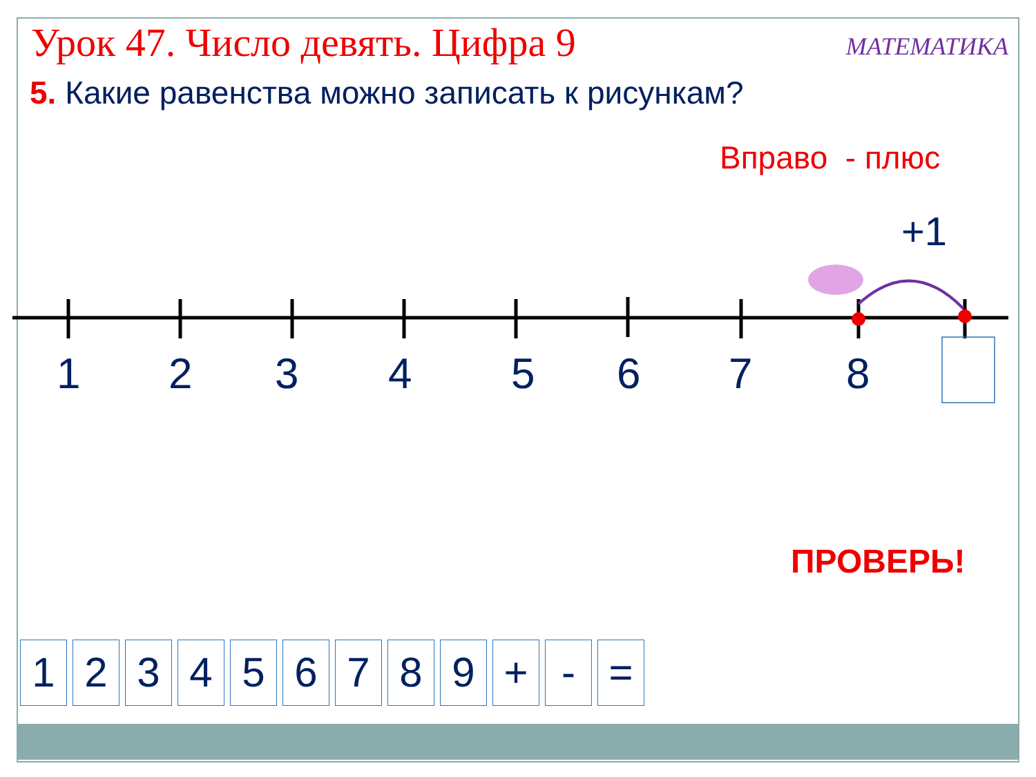Урок 47. Число девять. Цифра 9
МАТЕМАТИКА
5. Какие равенства можно записать к рисункам?
Вправо - плюс
+1
1 2 3 4 5 6 7 8
ПРОВЕРЬ!
1 2 3 4 5 6 7 8 9 + - =